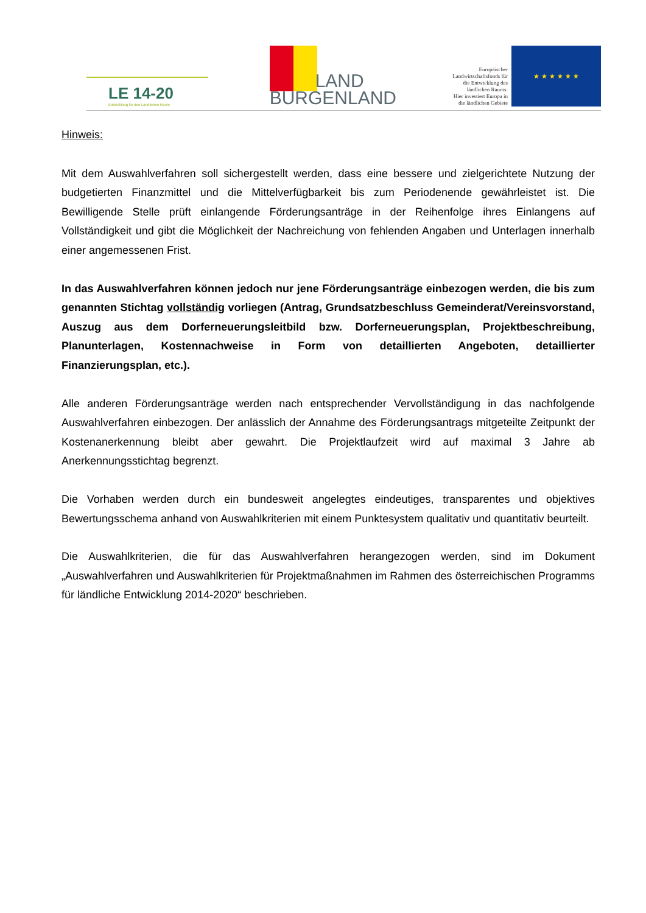LE 14-20
Entwicklung für den Ländlichen Raum
LAND
BURGENLAND
Europäischer
Landwirtschaftsfonds für
die Entwicklung des
ländlichen Raums:
Hier investiert Europa in
die ländlichen Gebiete
★ ★ ★ ★ ★ ★
Hinweis:
Mit dem Auswahlverfahren soll sichergestellt werden, dass eine bessere und zielgerichtete Nutzung der budgetierten Finanzmittel und die Mittelverfügbarkeit bis zum Periodenende gewährleistet ist. Die Bewilligende Stelle prüft einlangende Förderungsanträge in der Reihenfolge ihres Einlangens auf Vollständigkeit und gibt die Möglichkeit der Nachreichung von fehlenden Angaben und Unterlagen innerhalb einer angemessenen Frist.
In das Auswahlverfahren können jedoch nur jene Förderungsanträge einbezogen werden, die bis zum genannten Stichtag vollständig vorliegen (Antrag, Grundsatzbeschluss Gemeinderat/Vereinsvorstand, Auszug aus dem Dorferneuerungsleitbild bzw. Dorferneuerungsplan, Projektbeschreibung, Planunterlagen, Kostennachweise in Form von detaillierten Angeboten, detaillierter Finanzierungsplan, etc.).
Alle anderen Förderungsanträge werden nach entsprechender Vervollständigung in das nachfolgende Auswahlverfahren einbezogen. Der anlässlich der Annahme des Förderungsantrags mitgeteilte Zeitpunkt der Kostenanerkennung bleibt aber gewahrt. Die Projektlaufzeit wird auf maximal 3 Jahre ab Anerkennungsstichtag begrenzt.
Die Vorhaben werden durch ein bundesweit angelegtes eindeutiges, transparentes und objektives Bewertungsschema anhand von Auswahlkriterien mit einem Punktesystem qualitativ und quantitativ beurteilt.
Die Auswahlkriterien, die für das Auswahlverfahren herangezogen werden, sind im Dokument „Auswahlverfahren und Auswahlkriterien für Projektmaßnahmen im Rahmen des österreichischen Programms für ländliche Entwicklung 2014-2020“ beschrieben.